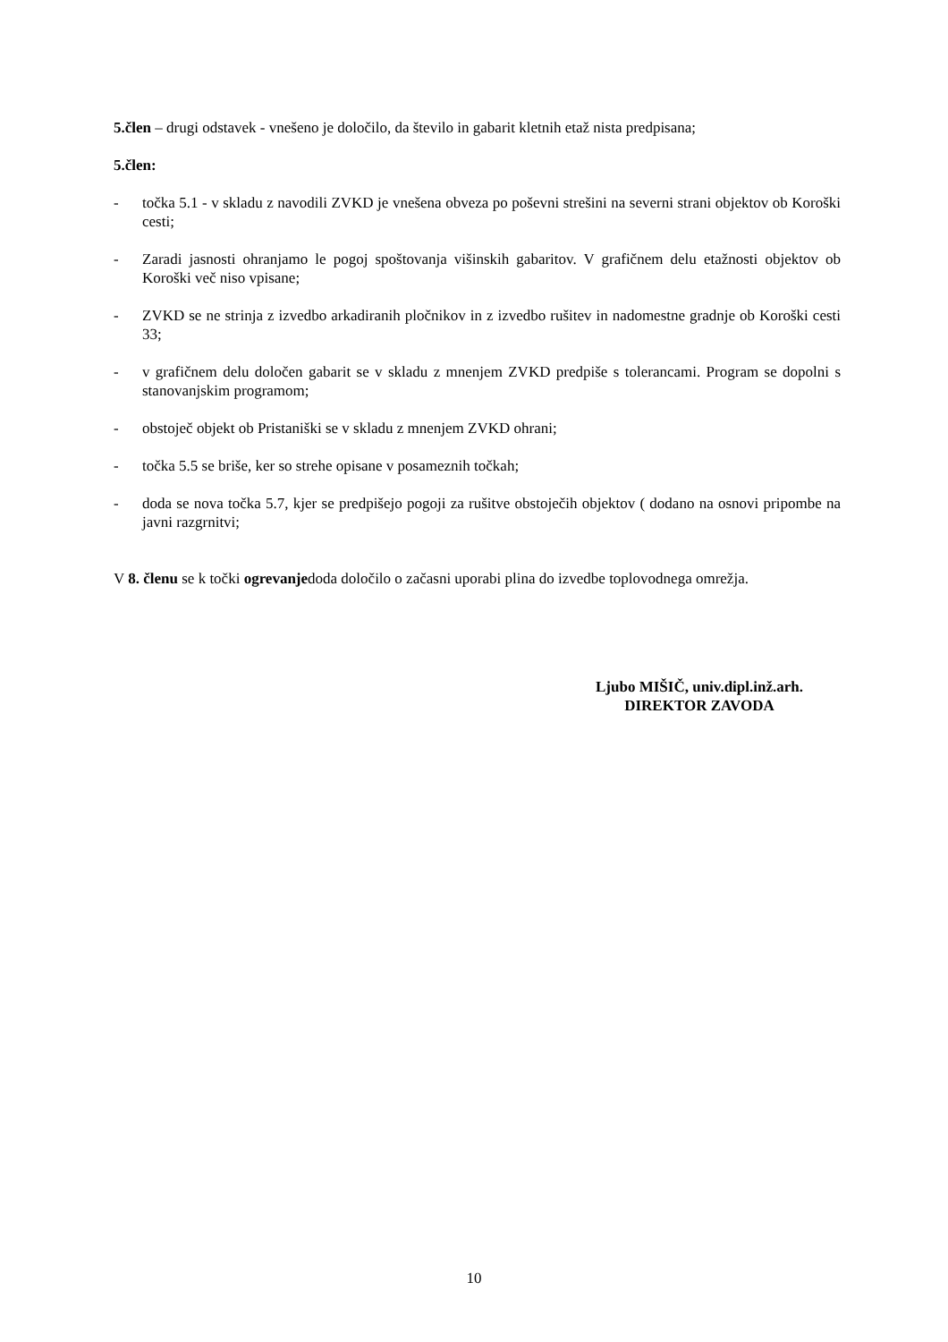5.člen – drugi odstavek - vnešeno je določilo, da število in gabarit kletnih etaž nista predpisana;
5.člen:
- točka 5.1 - v skladu z navodili ZVKD je vnešena obveza po poševni strešini na severni strani objektov ob Koroški cesti;
- Zaradi jasnosti ohranjamo le pogoj spoštovanja višinskih gabaritov. V grafičnem delu etažnosti objektov ob Koroški več niso vpisane;
- ZVKD se ne strinja z izvedbo arkadiranih pločnikov in z izvedbo rušitev in nadomestne gradnje ob Koroški cesti 33;
- v grafičnem delu določen gabarit se v skladu z mnenjem ZVKD predpiše s tolerancami. Program se dopolni s stanovanjskim programom;
- obstoječ objekt ob Pristaniški se v skladu z mnenjem ZVKD ohrani;
- točka 5.5 se briše, ker so strehe opisane v posameznih točkah;
- doda se nova točka 5.7, kjer se predpišejo pogoji za rušitve obstoječih objektov ( dodano na osnovi pripombe na javni razgrnitvi;
V 8. členu se k točki ogrevanjedoda določilo o začasni uporabi plina do izvedbe toplovodnega omrežja.
Ljubo MIŠIČ, univ.dipl.inž.arh.
DIREKTOR ZAVODA
10